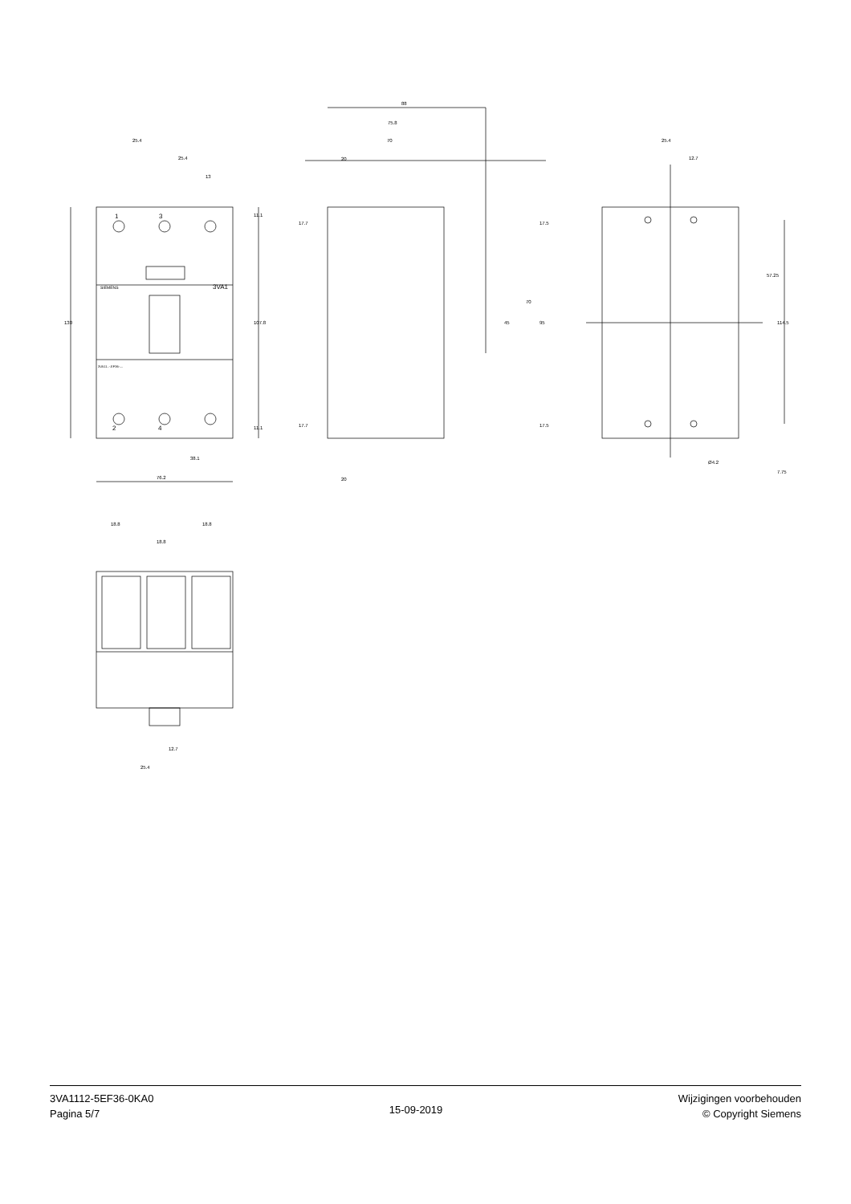3VA1
SIEMENS
1
3
2
4
3VA11..-.EF36-....
25.4
25.4
13
130
107.8
11.1
11.1
38.1
76.2
88
75.8
70
20
17.7
17.7
17.5
17.5
45
70
95
20
25.4
12.7
57.25
114.5
Ø4.2
7.75
18.8
18.8
18.8
12.7
25.4
3VA1112-5EF36-0KA0
Pagina 5/7
15-09-2019
Wijzigingen voorbehouden
© Copyright Siemens